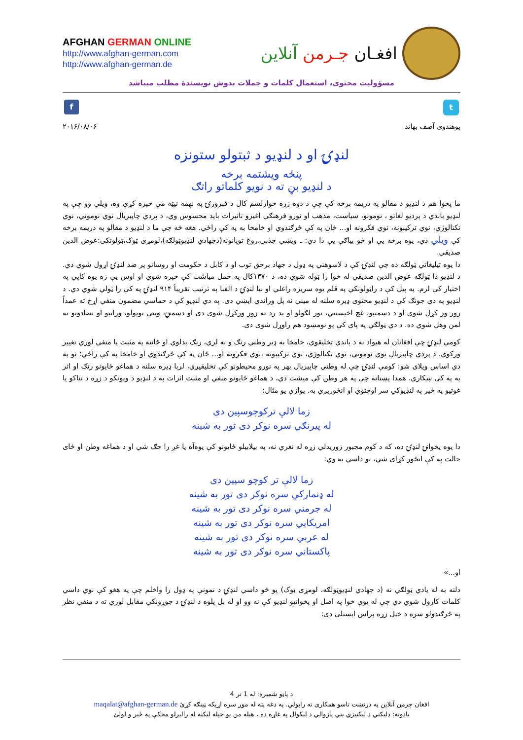AFGHAN GERMAN ONLINE
http://www.afghan-german.com
http://www.afghan-german.de
افغـان جـرمن آنلاین
مسؤولیت محتوی، استعمال کلمات و جملات بدوش نویسندهٔ مطلب میباشد
f
t
پوهندوی آصف بهاند ۲۰۱۶/۰۸/۰۶
لنډۍ او د لنډيو د ثبتولو ستونزه
پنځه ويشتمه برخه
د لنډيو بڼ ته د نويو کلماتو راتګ
ما پخوا هم د لنډيو د مقالو په دريمه برخه کې چې د دوه زره خوارلسم کال د فبرورۍ په نهمه نيټه مې خپره کړې وه، ويلي وو چې په لنډيو باندي د پرديو لغاتو ، نومونو، سياست، مذهب او نورو فرهنګي اغيزو تاثيرات بايد محسوس وي، د پردي چاپيريال نوي نوموني، نوي تکنالوژي، نوي ترکيبونه، نوي فکرونه او... ځان په کې ځرګندوي او خامخا به په کې راځي. هغه څه چې ما د لنډيو د مقالو په دريمه برخه کې ويلي دي، يوه برخه يې او څو بياګې يې دا دي: ـ ويښي جذبي،روغ توپانونه(دجهادي لنډيوټولګه)،لومړی ټوک،ټولونکی:عوض الدين صديقي.
دا يوه تيليغاتي ټولګه ده چې لنډۍ کې د لاسوهني په ډول د جهاد برحق توب او د کابل د حکومت او روسانو پر ضد لنډۍ اړول شوي دي. د لنډيو دا ټولګه عوض الدين صديقي له خوا را ټوله شوي ده، د ۱۳۷۰کال په حمل مياشت کې خپره شوي او اوس يې زه يوه کاپي په اختيار کې لرم. په پيل کې د راټولونکي په قلم يوه سريزه راغلي او بيا لنډۍ د الفبا په ترتيب تقريباً ۹۱۴ لنډۍ په کې را ټولي شوي دي. د لنډيو په دي جونګ کې د لنډيو محتوی ډيره سلنه له ميني نه پل وراندي ايښي دی. په دي لنډيو کې د حماسي مضمون منفي اړخ ته عمداً زور ور کړل شوی او د دښمنيو، غچ اخيستني، تور لګولو او بد رد ته زور ورکړل شوی دی او دښمنۍ، وينې تويولو، ورانيو او تضادونو ته لمن وهل شوي ده. د دي ټولګي په پای کې يو نومښود هم راوړل شوی دی.
کومې لنډۍ چې افغانان له هيواد نه د باندې تخليقوي، خامخا به ډير وطني رنګ و نه لري، رنګ بدلوي او ځانته په مثبت يا منفي لوري تغيير ورکوي. د پردي چاپيريال نوي نوموني، نوي تکنالوژي، نوي ترکيبونه ،نوي فکرونه او... ځان په کې ځرګندوي او خامخا په کې راځي؛ نو په دي اساس ويلای شو: کومې لنډۍ چې له وطني چاپيريال بهر په نورو محيطونو کې تخليقيږي، لرېا ډيره سلنه د هماغو ځايونو رنګ او اثر به په کې ښکاري. همدا پښتانه چې په هر وطن کې ميشت دي، د هماغو ځايونو منفي او مثبت اثرات به د لنډيو د ويونکو د زړه د تناکو يا غوتيو په ځير په لنډيوکي سر اوچتوي او انځوريږي به. يوازې يو مثال:
زما لالې ترکوچوسپين دی
له پيرنګي سره نوکر دی تور به شينه
دا يوه پخوانۍ لنډۍ ده، که د کوم مجبور زوريدلي زړه له نغري نه، په بيلابيلو ځايونو کې يوه‌آه يا غږ را جګ شي او د هماغه وطن او ځای حالت په کې انځور کړای شي، نو داسي به وي:
زما لالې تر کوچو سپين دی
له ډنمارکي سره نوکر دی تور به شينه
له جرمني سره نوکر دی تور به شينه
امريکايي سره نوکر دی تور به شينه
له عربي سره نوکر دی تور به شينه
پاکستاني سره نوکر دی تور به شينه
او...»
دلته به له يادي ټولګي نه (د جهادي لنډيوټولګه، لومړی ټوک) يو څو داسي لنډۍ د نمونې په ډول را واخلم چې په هغو کې نوي داسي کلمات کارول شوي دي چې له يوې خوا په اصل او پخوانيو لنډيو کې نه وو او له بل پلوه د لنډۍ د جوړونکي مقابل لوري ته د منفي نظر په ځرګندولو سره د خپل زړه براس ايستلی دی:
د پاڼو شميره: له 1 تر 4
افغان جرمن آنلاين په درنښت تاسو همکاری ته رابولي. په دغه پته له موږ سره اړيکه ټينګه کړئ maqalat@afghan-german.de
يادونه: دليکني د ليکنيزي بني پازوالي د ليکوال په غاړه ده ، هيله من يو خپله ليکنه له راليرلو مخکې په ځير و لولئ